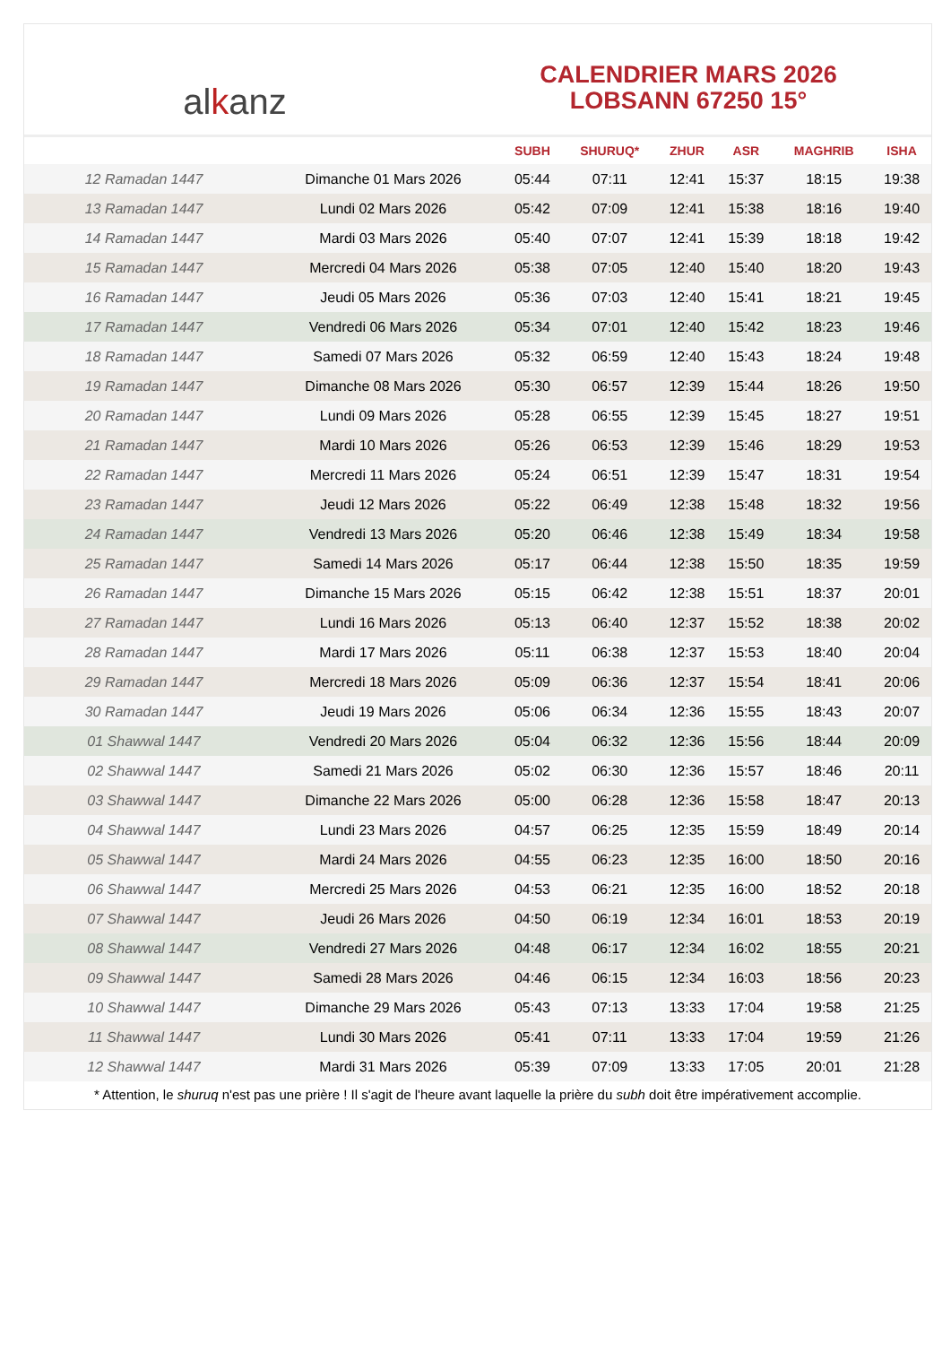al k anz
CALENDRIER MARS 2026
LOBSANN 67250 15°
| | | SUBH | SHURUQ* | ZHUR | ASR | MAGHRIB | ISHA |
| --- | --- | --- | --- | --- | --- | --- | --- |
| 12 Ramadan 1447 | Dimanche 01 Mars 2026 | 05:44 | 07:11 | 12:41 | 15:37 | 18:15 | 19:38 |
| 13 Ramadan 1447 | Lundi 02 Mars 2026 | 05:42 | 07:09 | 12:41 | 15:38 | 18:16 | 19:40 |
| 14 Ramadan 1447 | Mardi 03 Mars 2026 | 05:40 | 07:07 | 12:41 | 15:39 | 18:18 | 19:42 |
| 15 Ramadan 1447 | Mercredi 04 Mars 2026 | 05:38 | 07:05 | 12:40 | 15:40 | 18:20 | 19:43 |
| 16 Ramadan 1447 | Jeudi 05 Mars 2026 | 05:36 | 07:03 | 12:40 | 15:41 | 18:21 | 19:45 |
| 17 Ramadan 1447 | Vendredi 06 Mars 2026 | 05:34 | 07:01 | 12:40 | 15:42 | 18:23 | 19:46 |
| 18 Ramadan 1447 | Samedi 07 Mars 2026 | 05:32 | 06:59 | 12:40 | 15:43 | 18:24 | 19:48 |
| 19 Ramadan 1447 | Dimanche 08 Mars 2026 | 05:30 | 06:57 | 12:39 | 15:44 | 18:26 | 19:50 |
| 20 Ramadan 1447 | Lundi 09 Mars 2026 | 05:28 | 06:55 | 12:39 | 15:45 | 18:27 | 19:51 |
| 21 Ramadan 1447 | Mardi 10 Mars 2026 | 05:26 | 06:53 | 12:39 | 15:46 | 18:29 | 19:53 |
| 22 Ramadan 1447 | Mercredi 11 Mars 2026 | 05:24 | 06:51 | 12:39 | 15:47 | 18:31 | 19:54 |
| 23 Ramadan 1447 | Jeudi 12 Mars 2026 | 05:22 | 06:49 | 12:38 | 15:48 | 18:32 | 19:56 |
| 24 Ramadan 1447 | Vendredi 13 Mars 2026 | 05:20 | 06:46 | 12:38 | 15:49 | 18:34 | 19:58 |
| 25 Ramadan 1447 | Samedi 14 Mars 2026 | 05:17 | 06:44 | 12:38 | 15:50 | 18:35 | 19:59 |
| 26 Ramadan 1447 | Dimanche 15 Mars 2026 | 05:15 | 06:42 | 12:38 | 15:51 | 18:37 | 20:01 |
| 27 Ramadan 1447 | Lundi 16 Mars 2026 | 05:13 | 06:40 | 12:37 | 15:52 | 18:38 | 20:02 |
| 28 Ramadan 1447 | Mardi 17 Mars 2026 | 05:11 | 06:38 | 12:37 | 15:53 | 18:40 | 20:04 |
| 29 Ramadan 1447 | Mercredi 18 Mars 2026 | 05:09 | 06:36 | 12:37 | 15:54 | 18:41 | 20:06 |
| 30 Ramadan 1447 | Jeudi 19 Mars 2026 | 05:06 | 06:34 | 12:36 | 15:55 | 18:43 | 20:07 |
| 01 Shawwal 1447 | Vendredi 20 Mars 2026 | 05:04 | 06:32 | 12:36 | 15:56 | 18:44 | 20:09 |
| 02 Shawwal 1447 | Samedi 21 Mars 2026 | 05:02 | 06:30 | 12:36 | 15:57 | 18:46 | 20:11 |
| 03 Shawwal 1447 | Dimanche 22 Mars 2026 | 05:00 | 06:28 | 12:36 | 15:58 | 18:47 | 20:13 |
| 04 Shawwal 1447 | Lundi 23 Mars 2026 | 04:57 | 06:25 | 12:35 | 15:59 | 18:49 | 20:14 |
| 05 Shawwal 1447 | Mardi 24 Mars 2026 | 04:55 | 06:23 | 12:35 | 16:00 | 18:50 | 20:16 |
| 06 Shawwal 1447 | Mercredi 25 Mars 2026 | 04:53 | 06:21 | 12:35 | 16:00 | 18:52 | 20:18 |
| 07 Shawwal 1447 | Jeudi 26 Mars 2026 | 04:50 | 06:19 | 12:34 | 16:01 | 18:53 | 20:19 |
| 08 Shawwal 1447 | Vendredi 27 Mars 2026 | 04:48 | 06:17 | 12:34 | 16:02 | 18:55 | 20:21 |
| 09 Shawwal 1447 | Samedi 28 Mars 2026 | 04:46 | 06:15 | 12:34 | 16:03 | 18:56 | 20:23 |
| 10 Shawwal 1447 | Dimanche 29 Mars 2026 | 05:43 | 07:13 | 13:33 | 17:04 | 19:58 | 21:25 |
| 11 Shawwal 1447 | Lundi 30 Mars 2026 | 05:41 | 07:11 | 13:33 | 17:04 | 19:59 | 21:26 |
| 12 Shawwal 1447 | Mardi 31 Mars 2026 | 05:39 | 07:09 | 13:33 | 17:05 | 20:01 | 21:28 |
* Attention, le shuruq n'est pas une prière ! Il s'agit de l'heure avant laquelle la prière du subh doit être impérativement accomplie.